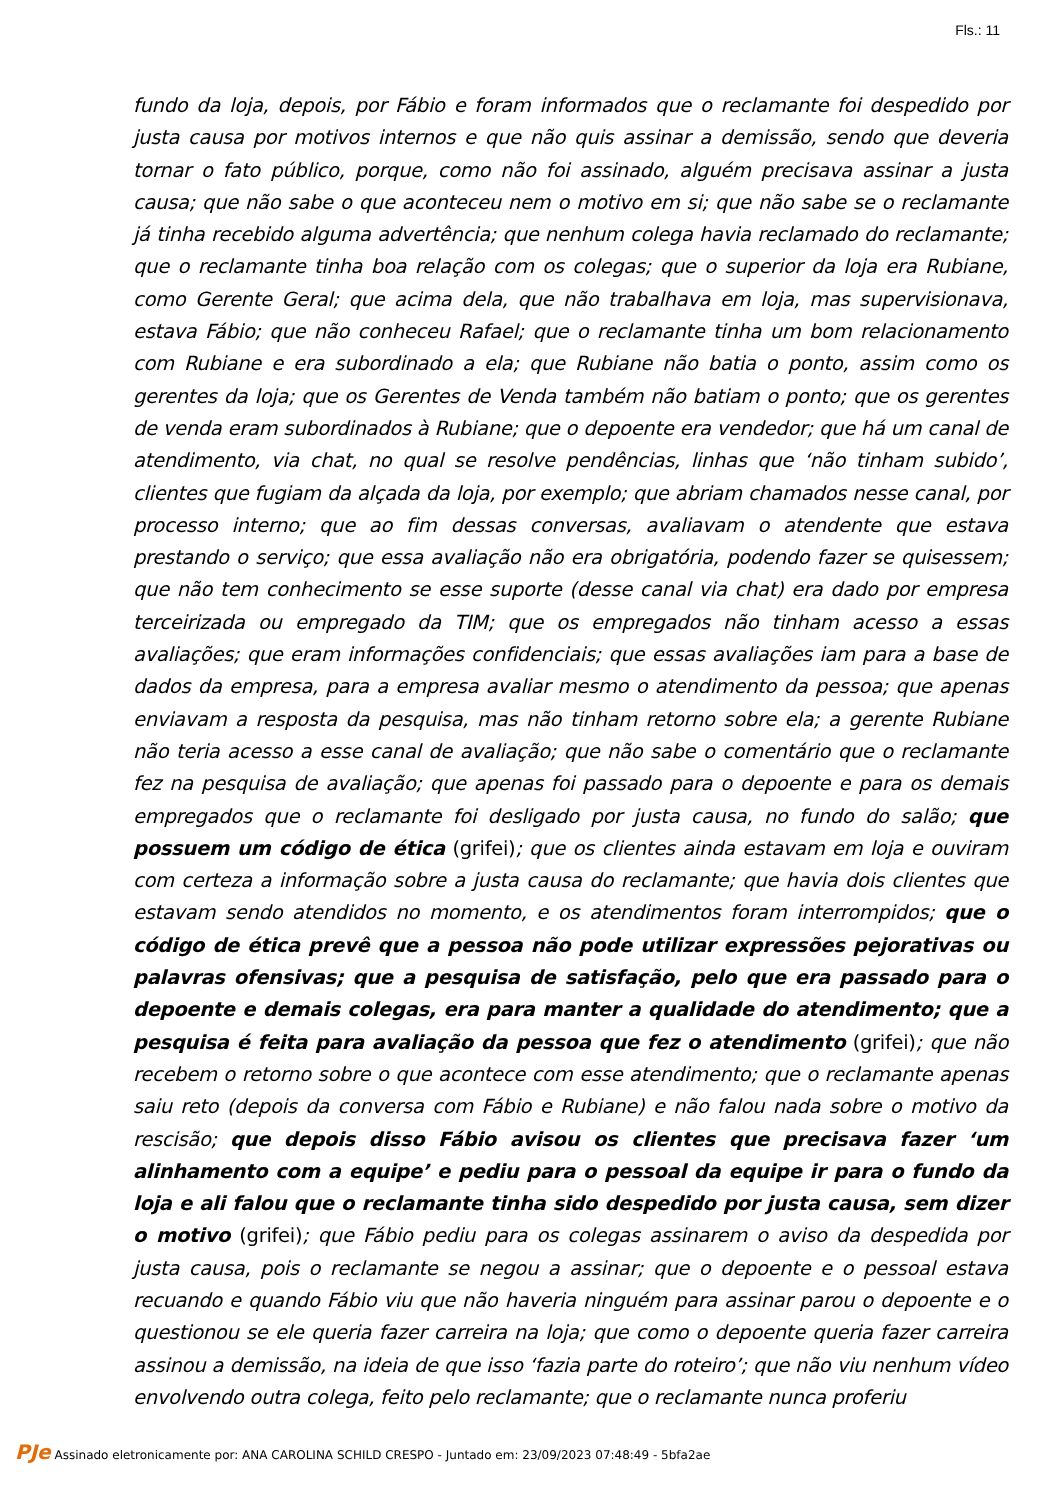Fls.: 11
fundo da loja, depois, por Fábio e foram informados que o reclamante foi despedido por justa causa por motivos internos e que não quis assinar a demissão, sendo que deveria tornar o fato público, porque, como não foi assinado, alguém precisava assinar a justa causa; que não sabe o que aconteceu nem o motivo em si; que não sabe se o reclamante já tinha recebido alguma advertência; que nenhum colega havia reclamado do reclamante; que o reclamante tinha boa relação com os colegas; que o superior da loja era Rubiane, como Gerente Geral; que acima dela, que não trabalhava em loja, mas supervisionava, estava Fábio; que não conheceu Rafael; que o reclamante tinha um bom relacionamento com Rubiane e era subordinado a ela; que Rubiane não batia o ponto, assim como os gerentes da loja; que os Gerentes de Venda também não batiam o ponto; que os gerentes de venda eram subordinados à Rubiane; que o depoente era vendedor; que há um canal de atendimento, via chat, no qual se resolve pendências, linhas que ‘não tinham subido’, clientes que fugiam da alçada da loja, por exemplo; que abriam chamados nesse canal, por processo interno; que ao fim dessas conversas, avaliavam o atendente que estava prestando o serviço; que essa avaliação não era obrigatória, podendo fazer se quisessem; que não tem conhecimento se esse suporte (desse canal via chat) era dado por empresa terceirizada ou empregado da TIM; que os empregados não tinham acesso a essas avaliações; que eram informações confidenciais; que essas avaliações iam para a base de dados da empresa, para a empresa avaliar mesmo o atendimento da pessoa; que apenas enviavam a resposta da pesquisa, mas não tinham retorno sobre ela; a gerente Rubiane não teria acesso a esse canal de avaliação; que não sabe o comentário que o reclamante fez na pesquisa de avaliação; que apenas foi passado para o depoente e para os demais empregados que o reclamante foi desligado por justa causa, no fundo do salão; que possuem um código de ética (grifei); que os clientes ainda estavam em loja e ouviram com certeza a informação sobre a justa causa do reclamante; que havia dois clientes que estavam sendo atendidos no momento, e os atendimentos foram interrompidos; que o código de ética prevê que a pessoa não pode utilizar expressões pejorativas ou palavras ofensivas; que a pesquisa de satisfação, pelo que era passado para o depoente e demais colegas, era para manter a qualidade do atendimento; que a pesquisa é feita para avaliação da pessoa que fez o atendimento (grifei); que não recebem o retorno sobre o que acontece com esse atendimento; que o reclamante apenas saiu reto (depois da conversa com Fábio e Rubiane) e não falou nada sobre o motivo da rescisão; que depois disso Fábio avisou os clientes que precisava fazer ‘um alinhamento com a equipe’ e pediu para o pessoal da equipe ir para o fundo da loja e ali falou que o reclamante tinha sido despedido por justa causa, sem dizer o motivo (grifei); que Fábio pediu para os colegas assinarem o aviso da despedida por justa causa, pois o reclamante se negou a assinar; que o depoente e o pessoal estava recuando e quando Fábio viu que não haveria ninguém para assinar parou o depoente e o questionou se ele queria fazer carreira na loja; que como o depoente queria fazer carreira assinou a demissão, na ideia de que isso ‘fazia parte do roteiro’; que não viu nenhum vídeo envolvendo outra colega, feito pelo reclamante; que o reclamante nunca proferiu
PJe Assinado eletronicamente por: ANA CAROLINA SCHILD CRESPO - Juntado em: 23/09/2023 07:48:49 - 5bfa2ae